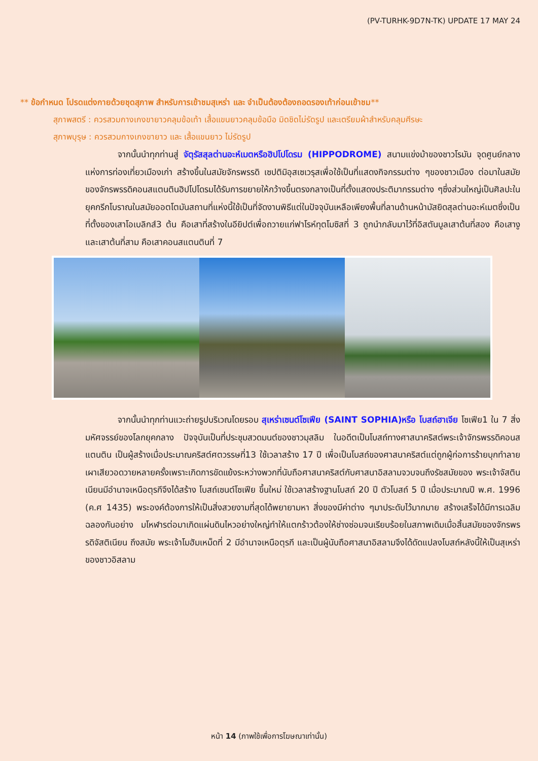(PV-TURHK-9D7N-TK) UPDATE 17 MAY 24
** ข้อกำหนด โปรดแต่งกายด้วยชุดสุภาพ สำหรับการเข้าชมสุเหร่า และ จำเป็นต้องต้องถอดรองเท้าก่อนเข้าชม**
สุภาพสตรี : ควรสวมกางเกงขายาวคลุมข้อเท้า เสื้อแขนยาวคลุมข้อมือ มิดชิดไม่รัดรูป และเตรียมผ้าสำหรับคลุมศีรษะ
สุภาพบุรุษ : ควรสวมกางเกงขายาว และ เสื้อแขนยาว ไม่รัดรูป
จากนั้นนำทุกท่านสู่ จัตุรัสสุลต่านอะห์เมตหรือฮิปโปโดรม (HIPPODROME) สนามแข่งม้าของชาวโรมัน จุดศูนย์กลางแห่งการท่องเที่ยวเมืองเก่า สร้างขึ้นในสมัยจักรพรรดิ เซปติมิอุสเซเวรุสเพื่อใช้เป็นที่แสดงกิจกรรมต่าง ๆของชาวเมือง ต่อมาในสมัยของจักรพรรดิคอนสแตนตินฮิปโปโดรมได้รับการขยายให้กว้างขึ้นตรงกลางเป็นที่ตั้งแสดงประติมากรรมต่าง ๆซึ่งส่วนใหญ่เป็นศิลปะในยุคกรีกโบราณในสมัยออตโตมันสถานที่แห่งนี้ใช้เป็นที่จัดงานพิธีแต่ในปัจจุบันเหลือเพียงพื้นที่ลานด้านหน้ามัสยิดสุลต่านอะห์เมตซึ่งเป็นที่ตั้งของเสาโอเบลิกส์3 ต้น คือเสาที่สร้างในอียิปต์เพื่อถวายแก่ฟาโรห์ทุตโมซิสที่ 3 ถูกนำกลับมาไว้ที่อิสตันบูลเสาต้นที่สอง คือเสางู และเสาต้นที่สาม คือเสาคอนสแตนตินที่ 7
จากนั้นนำทุกท่านแวะถ่ายรูปบริเวณโดยรอบ สุเหร่าเซนต์โซเฟีย (SAINT SOPHIA)หรือ โบสถ์ฮาเจีย โซเฟีย1 ใน 7 สิ่งมหัศจรรย์ของโลกยุคกลาง ปัจจุบันเป็นที่ประชุมสวดมนต์ของชาวมุสลิม ในอดีตเป็นโบสถ์ทางศาสนาคริสต์พระเจ้าจักรพรรดิคอนสแตนติน เป็นผู้สร้างเมื่อประมาณคริสต์ศตวรรษที่13 ใช้เวลาสร้าง 17 ปี เพื่อเป็นโบสถ์ของศาสนาคริสต์แต่ถูกผู้ก่อการร้ายบุกทำลายเผาเสียวอดวายหลายครั้งเพราะเกิดการขัดแย้งระหว่างพวกที่นับถือศาสนาคริสต์กับศาสนาอิสลามจวบจนถึงรัชสมัยของ พระเจ้าจัสตินเนียนมีอำนาจเหนือตุรกีจึงได้สร้าง โบสถ์เซนต์โซเฟีย ขึ้นใหม่ ใช้เวลาสร้างฐานโบสถ์ 20 ปี ตัวโบสถ์ 5 ปี เมื่อประมาณปี พ.ศ. 1996 (ค.ศ 1435) พระองค์ต้องการให้เป็นสิ่งสวยงามที่สุดได้พยายามหา สิ่งของมีค่าต่าง ๆมาประดับไว้มากมาย สร้างเสร็จได้มีการเฉลิมฉลองกันอย่าง มโหฬารต่อมาเกิดแผ่นดินไหวอย่างใหญ่ทำให้แตกร้าวต้องให้ช่างซ่อมจนเรียบร้อยในสภาพเดิมเมื่อสิ้นสมัยของจักรพรรดิจัสติเนียน ถึงสมัย พระเจ้าโมฮัมเหม็ดที่ 2 มีอำนาจเหนือตุรกี และเป็นผู้นับถือศาสนาอิสลามจึงได้ดัดแปลงโบสถ์หลังนี้ให้เป็นสุเหร่าของชาวอิสลาม
หน้า 14 (ภาพใช้เพื่อการโฆษณาเท่านั้น)